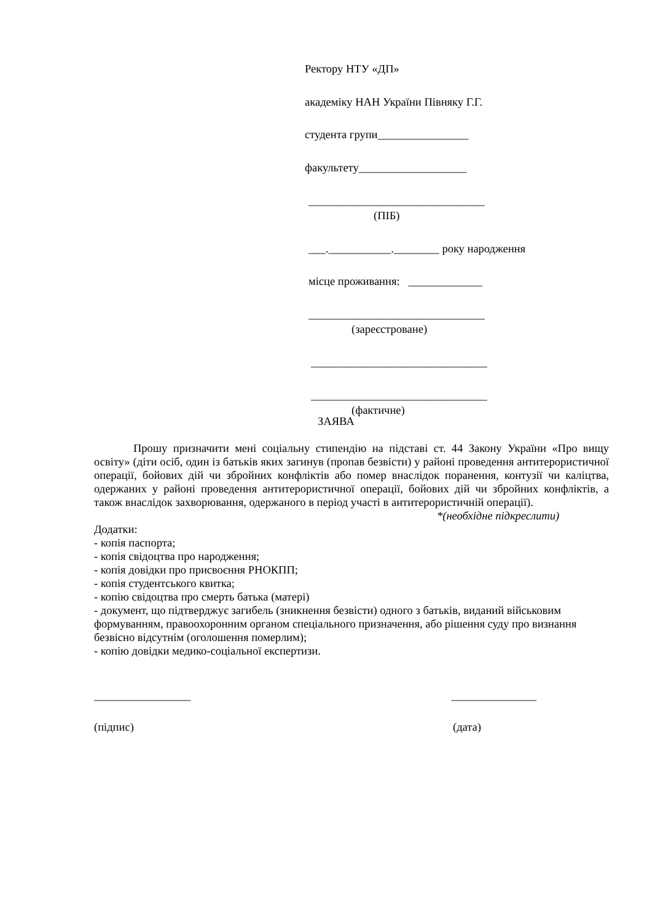Ректору НТУ «ДП»
академіку НАН України Півняку Г.Г.
студента групи________________
факультету___________________
_______________________________
(ПІБ)
___.___________.________ року народження
місце проживання: _____________
_______________________________
(зареєстроване)
_______________________________
_______________________________
(фактичне)
ЗАЯВА
Прошу призначити мені соціальну стипендію на підставі ст. 44 Закону України «Про вищу освіту» (діти осіб, один із батьків яких загинув (пропав безвісти) у районі проведення антитерористичної операції, бойових дій чи збройних конфліктів або помер внаслідок поранення, контузії чи каліцтва, одержаних у районі проведення антитерористичної операції, бойових дій чи збройних конфліктів, а також внаслідок захворювання, одержаного в період участі в антитерористичній операції).
*(необхідне підкреслити)
Додатки:
- копія паспорта;
- копія свідоцтва про народження;
- копія довідки про присвоєння РНОКПП;
- копія студентського квитка;
- копію свідоцтва про смерть батька (матері)
- документ, що підтверджує загибель (зникнення безвісти) одного з батьків, виданий військовим формуванням, правоохоронним органом спеціального призначення, або рішення суду про визнання безвісно відсутнім (оголошення померлим);
- копію довідки медико-соціальної експертизи.
_________________ _______________
(підпис) (дата)